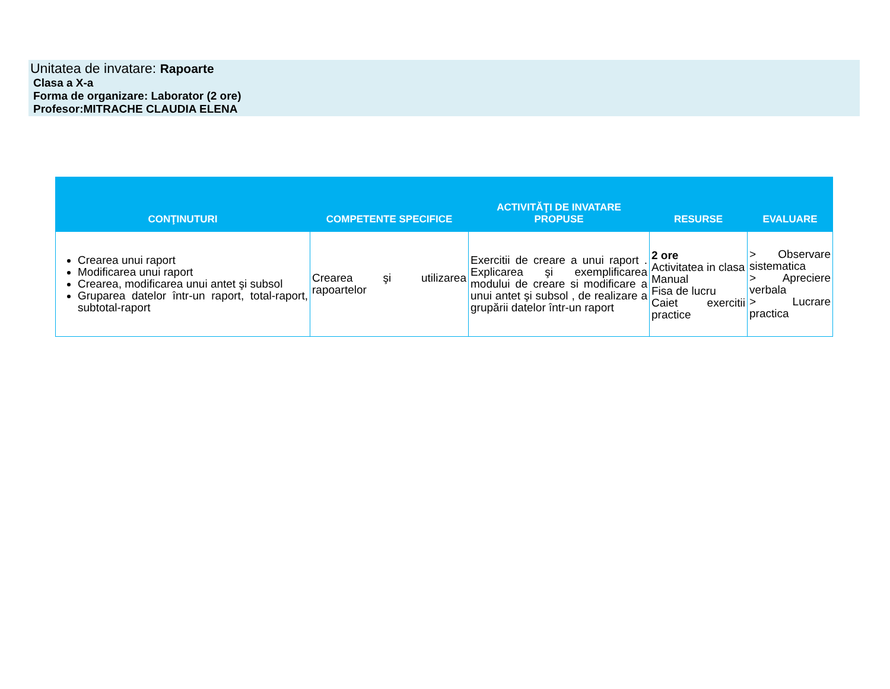Unitatea de invatare: Rapoarte
Clasa a X-a
Forma de organizare: Laborator (2 ore)
Profesor:MITRACHE CLAUDIA ELENA
| CONŢINUTURI | COMPETENTE SPECIFICE | ACTIVITĂŢI DE INVATARE PROPUSE | RESURSE | EVALUARE |
| --- | --- | --- | --- | --- |
| Crearea unui raport Modificarea unui raport Crearea, modificarea unui antet şi subsol Gruparea datelor într-un raport, total-raport, subtotal-raport | Crearea şi utilizarea rapoartelor | Exercitii de creare a unui raport . Explicarea şi exemplificarea modului de creare si modificare a unui antet şi subsol , de realizare a grupării datelor într-un raport | 2 ore Activitatea in clasa Manual Fisa de lucru Caiet exercitii practice | > Observare sistematica > Apreciere verbala > Lucrare practica |